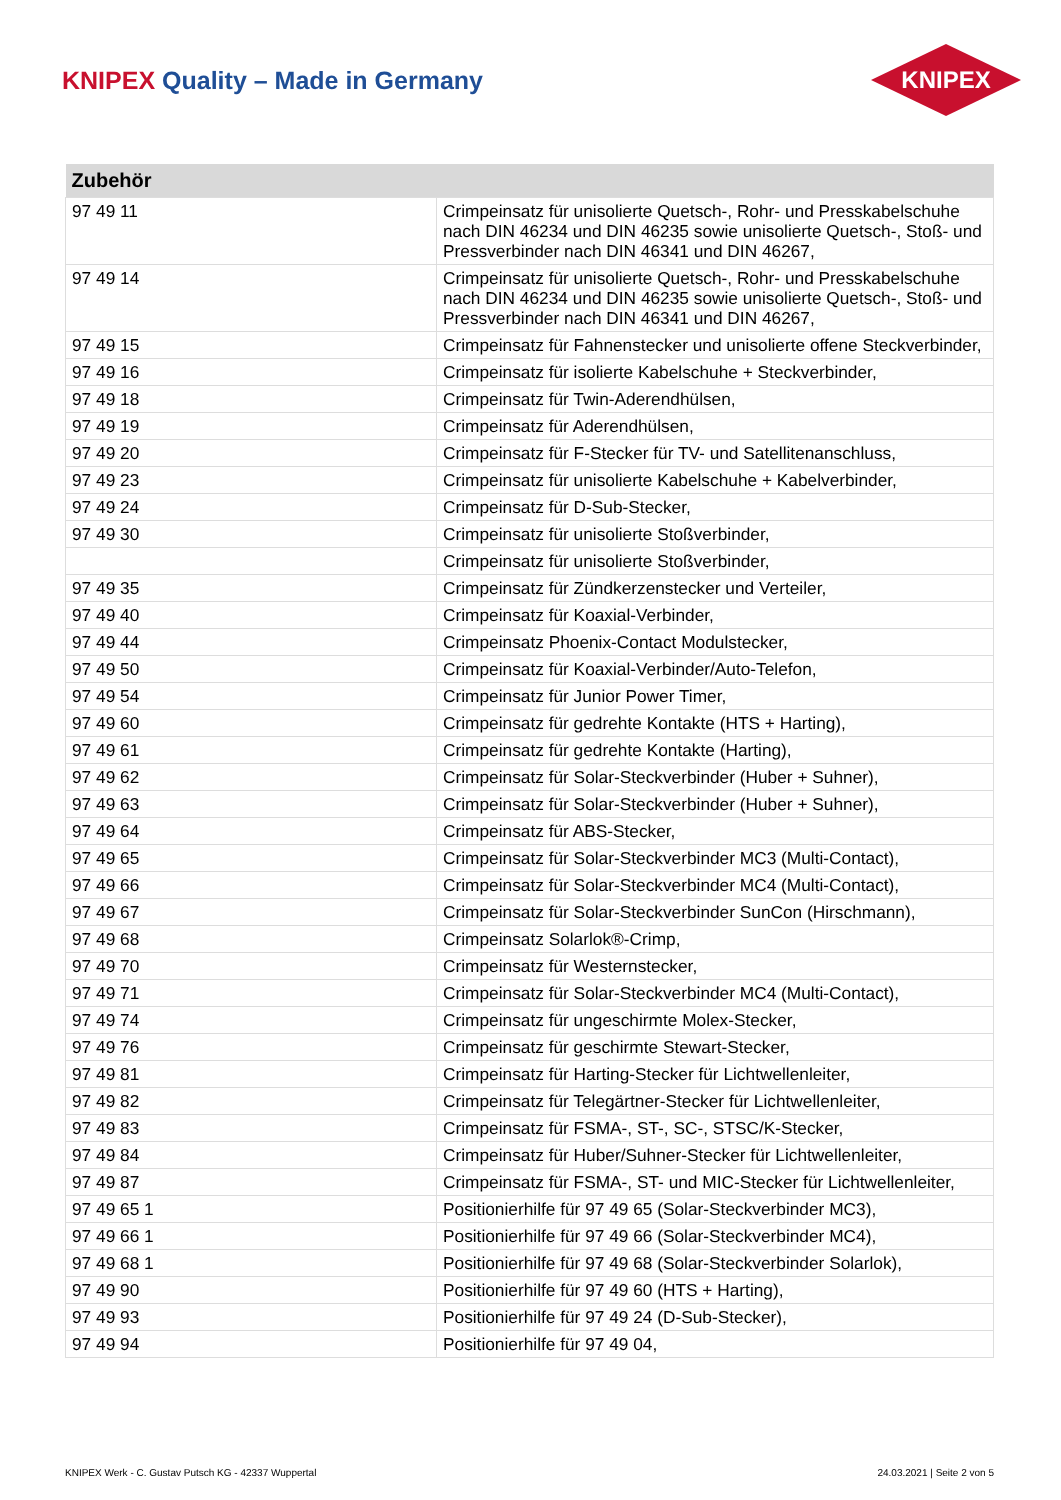KNIPEX Quality – Made in Germany
KNIPEX
| Zubehör | |
| --- | --- |
| 97 49 11 | Crimpeinsatz für unisolierte Quetsch-, Rohr- und Presskabelschuhe nach DIN 46234 und DIN 46235 sowie unisolierte Quetsch-, Stoß- und Pressverbinder nach DIN 46341 und DIN 46267, |
| 97 49 14 | Crimpeinsatz für unisolierte Quetsch-, Rohr- und Presskabelschuhe nach DIN 46234 und DIN 46235 sowie unisolierte Quetsch-, Stoß- und Pressverbinder nach DIN 46341 und DIN 46267, |
| 97 49 15 | Crimpeinsatz für Fahnenstecker und unisolierte offene Steckverbinder, |
| 97 49 16 | Crimpeinsatz für isolierte Kabelschuhe + Steckverbinder, |
| 97 49 18 | Crimpeinsatz für Twin-Aderendhülsen, |
| 97 49 19 | Crimpeinsatz für Aderendhülsen, |
| 97 49 20 | Crimpeinsatz für F-Stecker für TV- und Satellitenanschluss, |
| 97 49 23 | Crimpeinsatz für unisolierte Kabelschuhe + Kabelverbinder, |
| 97 49 24 | Crimpeinsatz für D-Sub-Stecker, |
| 97 49 30 | Crimpeinsatz für unisolierte Stoßverbinder, |
| | Crimpeinsatz für unisolierte Stoßverbinder, |
| 97 49 35 | Crimpeinsatz für Zündkerzenstecker und Verteiler, |
| 97 49 40 | Crimpeinsatz für Koaxial-Verbinder, |
| 97 49 44 | Crimpeinsatz Phoenix-Contact Modulstecker, |
| 97 49 50 | Crimpeinsatz für Koaxial-Verbinder/Auto-Telefon, |
| 97 49 54 | Crimpeinsatz für Junior Power Timer, |
| 97 49 60 | Crimpeinsatz für gedrehte Kontakte (HTS + Harting), |
| 97 49 61 | Crimpeinsatz für gedrehte Kontakte (Harting), |
| 97 49 62 | Crimpeinsatz für Solar-Steckverbinder (Huber + Suhner), |
| 97 49 63 | Crimpeinsatz für Solar-Steckverbinder (Huber + Suhner), |
| 97 49 64 | Crimpeinsatz für ABS-Stecker, |
| 97 49 65 | Crimpeinsatz für Solar-Steckverbinder MC3 (Multi-Contact), |
| 97 49 66 | Crimpeinsatz für Solar-Steckverbinder MC4 (Multi-Contact), |
| 97 49 67 | Crimpeinsatz für Solar-Steckverbinder SunCon (Hirschmann), |
| 97 49 68 | Crimpeinsatz Solarlok®-Crimp, |
| 97 49 70 | Crimpeinsatz für Westernstecker, |
| 97 49 71 | Crimpeinsatz für Solar-Steckverbinder MC4 (Multi-Contact), |
| 97 49 74 | Crimpeinsatz für ungeschirmte Molex-Stecker, |
| 97 49 76 | Crimpeinsatz für geschirmte Stewart-Stecker, |
| 97 49 81 | Crimpeinsatz für Harting-Stecker für Lichtwellenleiter, |
| 97 49 82 | Crimpeinsatz für Telegärtner-Stecker für Lichtwellenleiter, |
| 97 49 83 | Crimpeinsatz für FSMA-, ST-, SC-, STSC/K-Stecker, |
| 97 49 84 | Crimpeinsatz für Huber/Suhner-Stecker für Lichtwellenleiter, |
| 97 49 87 | Crimpeinsatz für FSMA-, ST- und MIC-Stecker für Lichtwellenleiter, |
| 97 49 65 1 | Positionierhilfe für 97 49 65 (Solar-Steckverbinder MC3), |
| 97 49 66 1 | Positionierhilfe für 97 49 66 (Solar-Steckverbinder MC4), |
| 97 49 68 1 | Positionierhilfe für 97 49 68 (Solar-Steckverbinder Solarlok), |
| 97 49 90 | Positionierhilfe für 97 49 60 (HTS + Harting), |
| 97 49 93 | Positionierhilfe für 97 49 24 (D-Sub-Stecker), |
| 97 49 94 | Positionierhilfe für 97 49 04, |
KNIPEX Werk - C. Gustav Putsch KG - 42337 Wuppertal 24.03.2021 | Seite 2 von 5